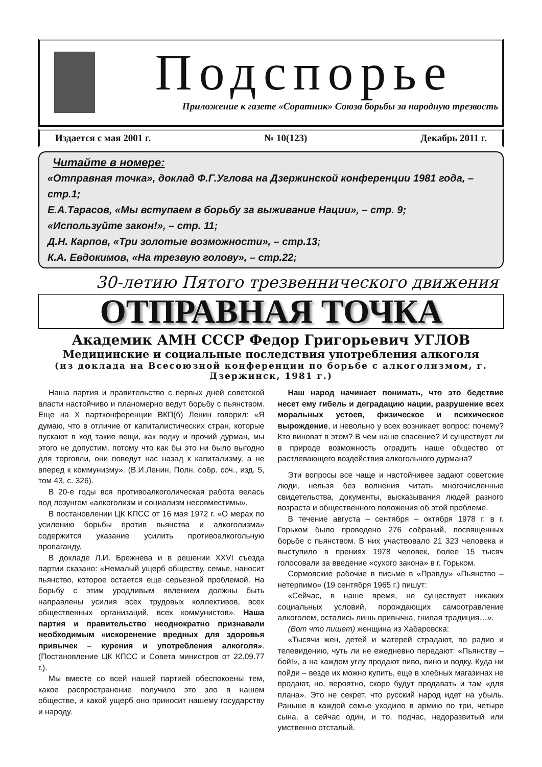Подспорье
Приложение к газете «Соратник» Союза борьбы за народную трезвость
Издается с мая 2001 г. № 10(123) Декабрь 2011 г.
Читайте в номере:
«Отправная точка», доклад Ф.Г.Углова на Дзержинской конференции 1981 года, – стр.1;
Е.А.Тарасов, «Мы вступаем в борьбу за выживание Нации», – стр. 9;
«Используйте закон!», – стр. 11;
Д.Н. Карпов, «Три золотые возможности», – стр.13;
К.А. Евдокимов, «На трезвую голову», – стр.22;
30-летию Пятого трезвеннического движения
ОТПРАВНАЯ ТОЧКА
Академик АМН СССР Федор Григорьевич УГЛОВ
Медицинские и социальные последствия употребления алкоголя
(из доклада на Всесоюзной конференции по борьбе с алкоголизмом, г. Дзержинск, 1981 г.)
Наша партия и правительство с первых дней советской власти настойчиво и планомерно ведут борьбу с пьянством. Еще на X партконференции ВКП(б) Ленин говорил: «Я думаю, что в отличие от капиталистических стран, которые пускают в ход такие вещи, как водку и прочий дурман, мы этого не допустим, потому что как бы это ни было выгодно для торговли, они поведут нас назад к капитализму, а не вперед к коммунизму». (В.И.Ленин, Полн. собр. соч., изд. 5, том 43, с. 326).
В 20-е годы вся противоалкоголическая работа велась под лозунгом «алкоголизм и социализм несовместимы».
В постановлении ЦК КПСС от 16 мая 1972 г. «О мерах по усилению борьбы против пьянства и алкоголизма» содержится указание усилить противоалкогольную пропаганду.
В докладе Л.И. Брежнева и в решении XXVI съезда партии сказано: «Немалый ущерб обществу, семье, наносит пьянство, которое остается еще серьезной проблемой. На борьбу с этим уродливым явлением должны быть направлены усилия всех трудовых коллективов, всех общественных организаций, всех коммунистов». Наша партия и правительство неоднократно признавали необходимым «искоренение вредных для здоровья привычек – курения и употребления алкоголя». (Постановление ЦК КПСС и Совета министров от 22.09.77 г.).
Мы вместе со всей нашей партией обеспокоены тем, какое распространение получило это зло в нашем обществе, и какой ущерб оно приносит нашему государству и народу.
Наш народ начинает понимать, что это бедствие несет ему гибель и деградацию нации, разрушение всех моральных устоев, физическое и психическое вырождение, и невольно у всех возникает вопрос: почему? Кто виноват в этом? В чем наше спасение? И существует ли в природе возможность оградить наше общество от растлевающего воздействия алкогольного дурмана?
Эти вопросы все чаще и настойчивее задают советские люди, нельзя без волнения читать многочисленные свидетельства, документы, высказывания людей разного возраста и общественного положения об этой проблеме.
В течение августа – сентября – октября 1978 г. в г. Горьком было проведено 276 собраний, посвященных борьбе с пьянством. В них участвовало 21 323 человека и выступило в прениях 1978 человек, более 15 тысяч голосовали за введение «сухого закона» в г. Горьком.
Сормовские рабочие в письме в «Правду» «Пьянство – нетерпимо» (19 сентября 1965 г.) пишут:
«Сейчас, в наше время, не существует никаких социальных условий, порождающих самоотравление алкоголем, остались лишь привычка, гнилая традиция…».
(Вот что пишет) женщина из Хабаровска:
«Тысячи жен, детей и матерей страдают, по радио и телевидению, чуть ли не ежедневно передают: «Пьянству – бой!», а на каждом углу продают пиво, вино и водку. Куда ни пойди – везде их можно купить, еще в хлебных магазинах не продают, но, вероятно, скоро будут продавать и там «для плана». Это не секрет, что русский народ идет на убыль. Раньше в каждой семье уходило в армию по три, четыре сына, а сейчас один, и то, подчас, недоразвитый или умственно отсталый.